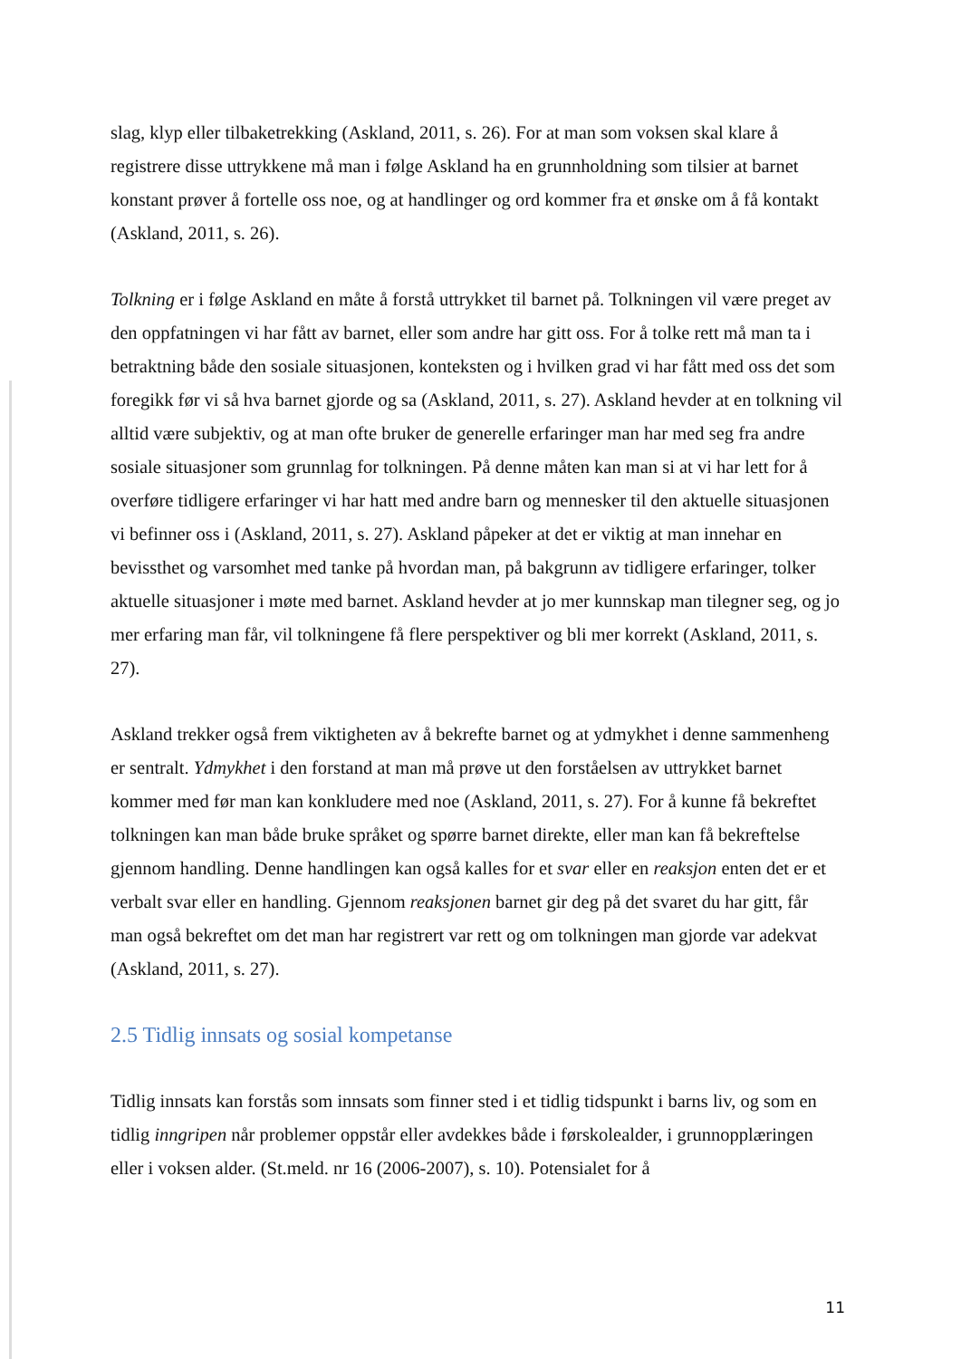slag, klyp eller tilbaketrekking (Askland, 2011, s. 26). For at man som voksen skal klare å registrere disse uttrykkene må man i følge Askland ha en grunnholdning som tilsier at barnet konstant prøver å fortelle oss noe, og at handlinger og ord kommer fra et ønske om å få kontakt (Askland, 2011, s. 26).
Tolkning er i følge Askland en måte å forstå uttrykket til barnet på. Tolkningen vil være preget av den oppfatningen vi har fått av barnet, eller som andre har gitt oss. For å tolke rett må man ta i betraktning både den sosiale situasjonen, konteksten og i hvilken grad vi har fått med oss det som foregikk før vi så hva barnet gjorde og sa (Askland, 2011, s. 27). Askland hevder at en tolkning vil alltid være subjektiv, og at man ofte bruker de generelle erfaringer man har med seg fra andre sosiale situasjoner som grunnlag for tolkningen. På denne måten kan man si at vi har lett for å overføre tidligere erfaringer vi har hatt med andre barn og mennesker til den aktuelle situasjonen vi befinner oss i (Askland, 2011, s. 27). Askland påpeker at det er viktig at man innehar en bevissthet og varsomhet med tanke på hvordan man, på bakgrunn av tidligere erfaringer, tolker aktuelle situasjoner i møte med barnet. Askland hevder at jo mer kunnskap man tilegner seg, og jo mer erfaring man får, vil tolkningene få flere perspektiver og bli mer korrekt (Askland, 2011, s. 27).
Askland trekker også frem viktigheten av å bekrefte barnet og at ydmykhet i denne sammenheng er sentralt. Ydmykhet i den forstand at man må prøve ut den forståelsen av uttrykket barnet kommer med før man kan konkludere med noe (Askland, 2011, s. 27). For å kunne få bekreftet tolkningen kan man både bruke språket og spørre barnet direkte, eller man kan få bekreftelse gjennom handling. Denne handlingen kan også kalles for et svar eller en reaksjon enten det er et verbalt svar eller en handling. Gjennom reaksjonen barnet gir deg på det svaret du har gitt, får man også bekreftet om det man har registrert var rett og om tolkningen man gjorde var adekvat (Askland, 2011, s. 27).
2.5 Tidlig innsats og sosial kompetanse
Tidlig innsats kan forstås som innsats som finner sted i et tidlig tidspunkt i barns liv, og som en tidlig inngripen når problemer oppstår eller avdekkes både i førskolealder, i grunnopplæringen eller i voksen alder. (St.meld. nr 16 (2006-2007), s. 10). Potensialet for å
11